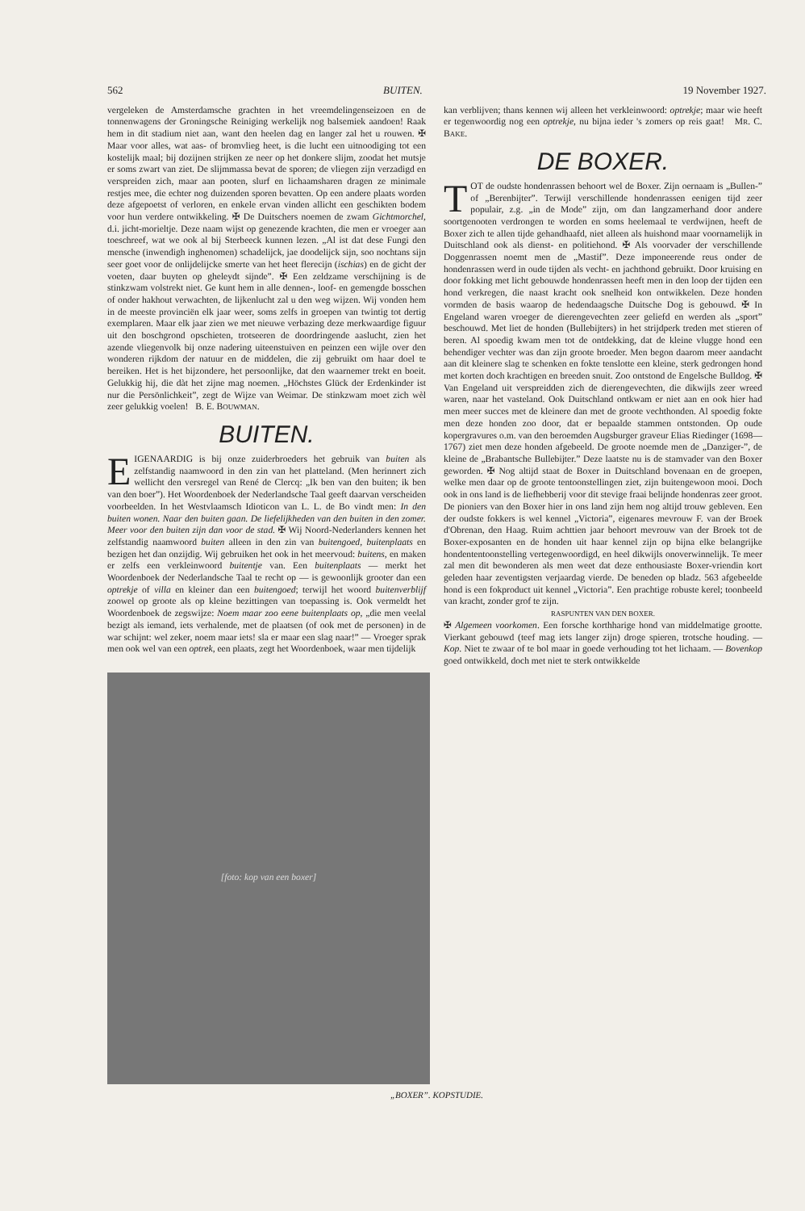562 BUITEN. 19 November 1927.
vergeleken de Amsterdamsche grachten in het vreemdelingenseizoen en de tonnenwagens der Groningsche Reiniging werkelijk nog balsemiek aandoen! Raak hem in dit stadium niet aan, want den heelen dag en langer zal het u rouwen. ✠ Maar voor alles, wat aas- of bromvlieg heet, is die lucht een uitnoodiging tot een kostelijk maal; bij dozijnen strijken ze neer op het donkere slijm, zoodat het mutsje er soms zwart van ziet. De slijmmassa bevat de sporen; de vliegen zijn verzadigd en verspreiden zich, maar aan pooten, slurf en lichaamsharen dragen ze minimale restjes mee, die echter nog duizenden sporen bevatten. Op een andere plaats worden deze afgepoetst of verloren, en enkele ervan vinden allicht een geschikten bodem voor hun verdere ontwikkeling. ✠ De Duitschers noemen de zwam Gichtmorchel, d.i. jicht-morieltje. Deze naam wijst op genezende krachten, die men er vroeger aan toeschreef, wat we ook al bij Sterbeeck kunnen lezen. „Al ist dat dese Fungi den mensche (inwendigh inghenomen) schadelijck, jae doodelijck sijn, soo nochtans sijn seer goet voor de onlijdelijcke smerte van het heet flerecijn (ischias) en de gicht der voeten, daar buyten op gheleydt sijnde”. ✠ Een zeldzame verschijning is de stinkzwam volstrekt niet. Ge kunt hem in alle dennen-, loof- en gemengde bosschen of onder hakhout verwachten, de lijkenlucht zal u den weg wijzen. Wij vonden hem in de meeste provinciën elk jaar weer, soms zelfs in groepen van twintig tot dertig exemplaren. Maar elk jaar zien we met nieuwe verbazing deze merkwaardige figuur uit den boschgrond opschieten, trotseeren de doordringende aaslucht, zien het azende vliegenvolk bij onze nadering uiteenstuiven en peinzen een wijle over den wonderen rijkdom der natuur en de middelen, die zij gebruikt om haar doel te bereiken. Het is het bijzondere, het persoonlijke, dat den waarnemer trekt en boeit. Gelukkig hij, die dàt het zijne mag noemen. „Höchstes Glück der Erdenkinder ist nur die Persönlichkeit”, zegt de Wijze van Weimar. De stinkzwam moet zich wèl zeer gelukkig voelen! B. E. BOUWMAN.
BUITEN.
EIGENAARDIG is bij onze zuiderbroeders het gebruik van buiten als zelfstandig naamwoord in den zin van het platteland. (Men herinnert zich wellicht den versregel van René de Clercq: „Ik ben van den buiten; ik ben van den boer”). Het Woordenboek der Nederlandsche Taal geeft daarvan verscheiden voorbeelden. In het Westvlaamsch Idioticon van L. L. de Bo vindt men: In den buiten wonen. Naar den buiten gaan. De liefelijkheden van den buiten in den zomer. Meer voor den buiten zijn dan voor de stad. ✠ Wij Noord-Nederlanders kennen het zelfstandig naamwoord buiten alleen in den zin van buitengoed, buitenplaats en bezigen het dan onzijdig. Wij gebruiken het ook in het meervoud: buitens, en maken er zelfs een verkleinwoord buitentje van. Een buitenplaats — merkt het Woordenboek der Nederlandsche Taal te recht op — is gewoonlijk grooter dan een optrekje of villa en kleiner dan een buitengoed; terwijl het woord buitenverblijf zoowel op groote als op kleine bezittingen van toepassing is. Ook vermeldt het Woordenboek de zegswijze: Noem maar zoo eene buitenplaats op, „die men veelal bezigt als iemand, iets verhalende, met de plaatsen (of ook met de personen) in de war schijnt: wel zeker, noem maar iets! sla er maar een slag naar!” — Vroeger sprak men ook wel van een optrek, een plaats, zegt het Woordenboek, waar men tijdelijk
kan verblijven; thans kennen wij alleen het verkleinwoord: optrekje; maar wie heeft er tegenwoordig nog een optrekje, nu bijna ieder 's zomers op reis gaat! MR. C. BAKE.
DE BOXER.
TOT de oudste hondenrassen behoort wel de Boxer. Zijn oernaam is „Bullen-” of „Berenbijter”. Terwijl verschillende hondenrassen eenigen tijd zeer populair, z.g. „in de Mode” zijn, om dan langzamerhand door andere soortgenooten verdrongen te worden en soms heelemaal te verdwijnen, heeft de Boxer zich te allen tijde gehandhaafd, niet alleen als huishond maar voornamelijk in Duitschland ook als dienst- en politiehond. ✠ Als voorvader der verschillende Doggenrassen noemt men de „Mastif”. Deze imponeerende reus onder de hondenrassen werd in oude tijden als vecht- en jachthond gebruikt. Door kruising en door fokking met licht gebouwde hondenrassen heeft men in den loop der tijden een hond verkregen, die naast kracht ook snelheid kon ontwikkelen. Deze honden vormden de basis waarop de hedendaagsche Duitsche Dog is gebouwd. ✠ In Engeland waren vroeger de dierengevechten zeer geliefd en werden als „sport” beschouwd. Met liet de honden (Bullebijters) in het strijdperk treden met stieren of beren. Al spoedig kwam men tot de ontdekking, dat de kleine vlugge hond een behendiger vechter was dan zijn groote broeder. Men begon daarom meer aandacht aan dit kleinere slag te schenken en fokte tenslotte een kleine, sterk gedrongen hond met korten doch krachtigen en breeden snuit. Zoo ontstond de Engelsche Bulldog. ✠ Van Engeland uit verspreidden zich de dierengevechten, die dikwijls zeer wreed waren, naar het vasteland. Ook Duitschland ontkwam er niet aan en ook hier had men meer succes met de kleinere dan met de groote vechthonden. Al spoedig fokte men deze honden zoo door, dat er bepaalde stammen ontstonden. Op oude kopergravures o.m. van den beroemden Augsburger graveur Elias Riedinger (1698—1767) ziet men deze honden afgebeeld. De groote noemde men de „Danziger-”, de kleine de „Brabantsche Bullebijter.” Deze laatste nu is de stamvader van den Boxer geworden. ✠ Nog altijd staat de Boxer in Duitschland bovenaan en de groepen, welke men daar op de groote tentoonstellingen ziet, zijn buitengewoon mooi. Doch ook in ons land is de liefhebberij voor dit stevige fraai belijnde hondenras zeer groot. De pioniers van den Boxer hier in ons land zijn hem nog altijd trouw gebleven. Een der oudste fokkers is wel kennel „Victoria”, eigenares mevrouw F. van der Broek d'Obrenan, den Haag. Ruim achttien jaar behoort mevrouw van der Broek tot de Boxer-exposanten en de honden uit haar kennel zijn op bijna elke belangrijke hondententoonstelling vertegenwoordigd, en heel dikwijls onoverwinnelijk. Te meer zal men dit bewonderen als men weet dat deze enthousiaste Boxer-vriendin kort geleden haar zeventigsten verjaardag vierde. De beneden op bladz. 563 afgebeelde hond is een fokproduct uit kennel „Victoria”. Een prachtige robuste kerel; toonbeeld van kracht, zonder grof te zijn.
RASPUNTEN VAN DEN BOXER.
✠ Algemeen voorkomen. Een forsche korthharige hond van middelmatige grootte. Vierkant gebouwd (teef mag iets langer zijn) droge spieren, trotsche houding. — Kop. Niet te zwaar of te bol maar in goede verhouding tot het lichaam. — Bovenkop goed ontwikkeld, doch met niet te sterk ontwikkelde
[foto: kop van een boxer]
„BOXER”. KOPSTUDIE.